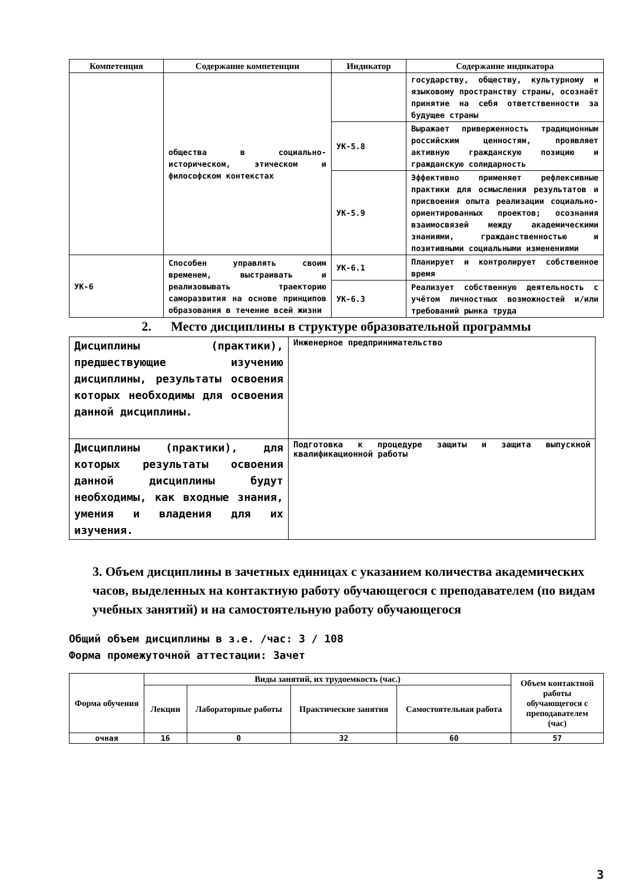| Компетенция | Содержание компетенции | Индикатор | Содержание индикатора |
| --- | --- | --- | --- |
| | общества в социально-историческом, этическом и философском контекстах | | государству, обществу, культурному и языковому пространству страны, осознаёт принятие на себя ответственности за будущее страны |
| | | УК-5.8 | Выражает приверженность традиционным российским ценностям, проявляет активную гражданскую позицию и гражданскую солидарность |
| | | УК-5.9 | Эффективно применяет рефлексивные практики для осмысления результатов и присвоения опыта реализации социально-ориентированных проектов; осознания взаимосвязей между академическими знаниями, гражданственностью и позитивными социальными изменениями |
| УК-6 | Способен управлять своим временем, выстраивать и реализовывать траекторию саморазвития на основе принципов образования в течение всей жизни | УК-6.1 | Планирует и контролирует собственное время |
| | | УК-6.3 | Реализует собственную деятельность с учётом личностных возможностей и/или требований рынка труда |
2. Место дисциплины в структуре образовательной программы
| Дисциплины (практики), предшествующие изучению дисциплины, результаты освоения которых необходимы для освоения данной дисциплины. | Инженерное предпринимательство |
| Дисциплины (практики), для которых результаты освоения данной дисциплины будут необходимы, как входные знания, умения и владения для их изучения. | Подготовка к процедуре защиты и защита выпускной квалификационной работы |
3. Объем дисциплины в зачетных единицах с указанием количества академических часов, выделенных на контактную работу обучающегося с преподавателем (по видам учебных занятий) и на самостоятельную работу обучающегося
Общий объем дисциплины в з.е. /час: 3 / 108
Форма промежуточной аттестации: Зачет
| Форма обучения | Виды занятий, их трудоемкость (час.) | | | | Объем контактной работы обучающегося с преподавателем (час) |
| --- | --- | --- | --- | --- | --- |
| | Лекции | Лабораторные работы | Практические занятия | Самостоятельная работа | |
| очная | 16 | 0 | 32 | 60 | 57 |
3